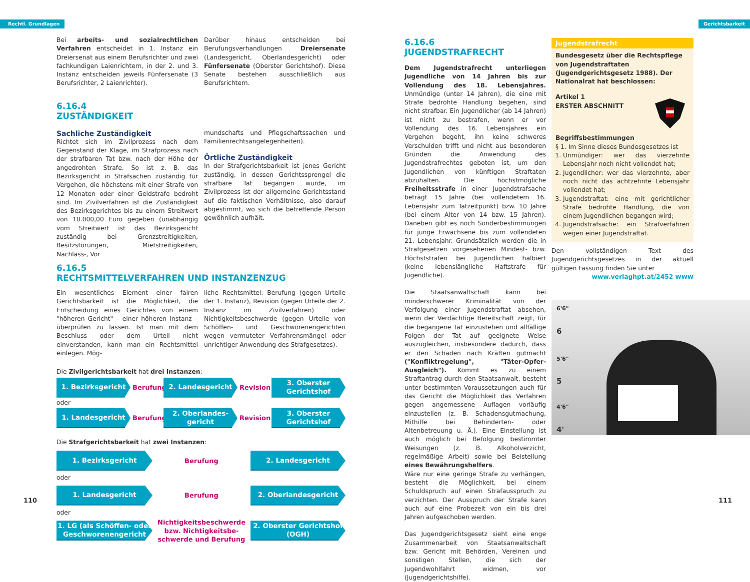Rechtl. Grundlagen Gerichtsbarkeit
Bei arbeits- und sozialrechtlichen Verfahren entscheidet in 1. Instanz ein Dreiersenat aus einem Berufsrichter und zwei fachkundigen Laienrichtern, in der 2. und 3. Instanz entscheiden jeweils Fünfersenate (3 Berufsrichter, 2 Laienrichter).
Darüber hinaus entscheiden bei Berufungsverhandlungen Dreiersenate (Landesgericht, Oberlandesgericht) oder Fünfersenate (Oberster Gerichtshof). Diese Senate bestehen ausschließlich aus Berufsrichtern.
6.16.4
ZUSTÄNDIGKEIT
Sachliche Zuständigkeit
Richtet sich im Zivilprozess nach dem Gegenstand der Klage, im Strafprozess nach der strafbaren Tat bzw. nach der Höhe der angedrohten Strafe. So ist z. B. das Bezirksgericht in Strafsachen zuständig für Vergehen, die höchstens mit einer Strafe von 12 Monaten oder einer Geldstrafe bedroht sind. Im Zivilverfahren ist die Zuständigkeit des Bezirksgerichtes bis zu einem Streitwert von 10.000,00 Euro gegeben (unabhängig vom Streitwert ist das Bezirksgericht zuständig bei Grenzstreitigkeiten, Besitzstörungen, Mietstreitigkeiten, Nachlass-, Vor
mundschafts und Pflegschaftssachen und Familienrechtsangelegenheiten).
Örtliche Zuständigkeit
In der Strafgerichtsbarkeit ist jenes Gericht zuständig, in dessen Gerichtssprengel die strafbare Tat begangen wurde, im Zivilprozess ist der allgemeine Gerichtsstand auf die faktischen Verhältnisse, also darauf abgestimmt, wo sich die betreffende Person gewöhnlich aufhält.
6.16.5
RECHTSMITTELVERFAHREN UND INSTANZENZUG
Ein wesentliches Element einer fairen Gerichtsbarkeit ist die Möglichkeit, die Entscheidung eines Gerichtes von einem "höheren Gericht" – einer höheren Instanz – überprüfen zu lassen. Ist man mit dem Beschluss oder dem Urteil nicht einverstanden, kann man ein Rechtsmittel einlegen. Mög-
liche Rechtsmittel: Berufung (gegen Urteile der 1. Instanz), Revision (gegen Urteile der 2. Instanz im Zivilverfahren) oder Nichtigkeitsbeschwerde (gegen Urteile von Schöffen- und Geschworenengerichten wegen vermuteter Verfahrensmängel oder unrichtiger Anwendung des Strafgesetzes).
Die Zivilgerichtsbarkeit hat drei Instanzen:
1. Bezirksgericht
Berufung
2. Landesgericht
Revision
3. Oberster Gerichtshof
oder
1. Landesgericht
Berufung
2. Oberlandes-gericht
Revision
3. Oberster Gerichtshof
Die Strafgerichtsbarkeit hat zwei Instanzen:
1. Bezirksgericht
Berufung
2. Landesgericht
oder
1. Landesgericht
Berufung
2. Oberlandesgericht
oder
1. LG (als Schöffen- oder Geschworenengericht
Nichtigkeitsbeschwerde bzw. Nichtigkeitsbe-schwerde und Berufung
2. Oberster Gerichtshof (OGH)
110
6.16.6
JUGENDSTRAFRECHT
Dem Jugendstrafrecht unterliegen Jugendliche von 14 Jahren bis zur Vollendung des 18. Lebensjahres. Unmündige (unter 14 Jahren), die eine mit Strafe bedrohte Handlung begehen, sind nicht strafbar. Ein Jugendlicher (ab 14 Jahren) ist nicht zu bestrafen, wenn er vor Vollendung des 16. Lebensjahres ein Vergehen begeht, ihn keine schweres Verschulden trifft und nicht aus besonderen Gründen die Anwendung des Jugendstrafrechtes geboten ist, um den Jugendlichen von künftigen Straftaten abzuhalten. Die höchstmögliche Freiheitsstrafe in einer Jugendstrafsache beträgt 15 Jahre (bei vollendetem 16. Lebensjahr zum Tatzeitpunkt) bzw. 10 Jahre (bei einem Alter von 14 bzw. 15 Jahren). Daneben gibt es noch Sonderbestimmungen für junge Erwachsene bis zum vollendeten 21. Lebensjahr. Grundsätzlich werden die in Strafgesetzen vorgesehenen Mindest- bzw. Höchststrafen bei Jugendlichen halbiert (keine lebenslängliche Haftstrafe für Jugendliche).
Die Staatsanwaltschaft kann bei minderschwerer Kriminalität von der Verfolgung einer Jugendstraftat absehen, wenn der Verdächtige Bereitschaft zeigt, für die begangene Tat einzustehen und allfällige Folgen der Tat auf geeignete Weise auszugleichen, insbesondere dadurch, dass er den Schaden nach Kräften gutmacht ("Konfliktregelung", "Täter-Opfer-Ausgleich"). Kommt es zu einem Straftantrag durch den Staatsanwalt, besteht unter bestimmten Voraussetzungen auch für das Gericht die Möglichkeit das Verfahren gegen angemessene Auflagen vorläufig einzustellen (z. B. Schadensgutmachung, Mithilfe bei Behinderten- oder Altenbetreuung u. Ä.). Eine Einstellung ist auch möglich bei Befolgung bestimmter Weisungen (z. B. Alkoholverzicht, regelmäßige Arbeit) sowie bei Beistellung eines Bewährungshelfers.
Wäre nur eine geringe Strafe zu verhängen, besteht die Möglichkeit, bei einem Schuldspruch auf einen Strafausspruch zu verzichten. Der Ausspruch der Strafe kann auch auf eine Probezeit von ein bis drei Jahren aufgeschoben werden.
Das Jugendgerichtsgesetz sieht eine enge Zusammenarbeit von Staatsanwaltschaft bzw. Gericht mit Behörden, Vereinen und sonstigen Stellen, die sich der Jugendwohlfahrt widmen, vor (Jugendgerichtshilfe).
Jugendstrafrecht
Bundesgesetz über die Rechtspflege von Jugendstraftaten (Jugendgerichtsgesetz 1988). Der Nationalrat hat beschlossen:
Artikel 1
ERSTER ABSCHNITT
Begriffsbestimmungen
§ 1. Im Sinne dieses Bundesgesetzes ist
1. Unmündiger: wer das vierzehnte Lebensjahr noch nicht vollendet hat;
2. Jugendlicher: wer das vierzehnte, aber noch nicht das achtzehnte Lebensjahr vollendet hat;
3. Jugendstraftat: eine mit gerichtlicher Strafe bedrohte Handlung, die von einem Jugendlichen begangen wird;
4. Jugendstrafsache: ein Strafverfahren wegen einer Jugendstraftat.
Den vollständigen Text des Jugendgerichtsgesetzes in der aktuell gültigen Fassung finden Sie unter
www.verlaghpt.at/2452 WWW
6'6"
6
5'6"
5
4'6"
4'
111